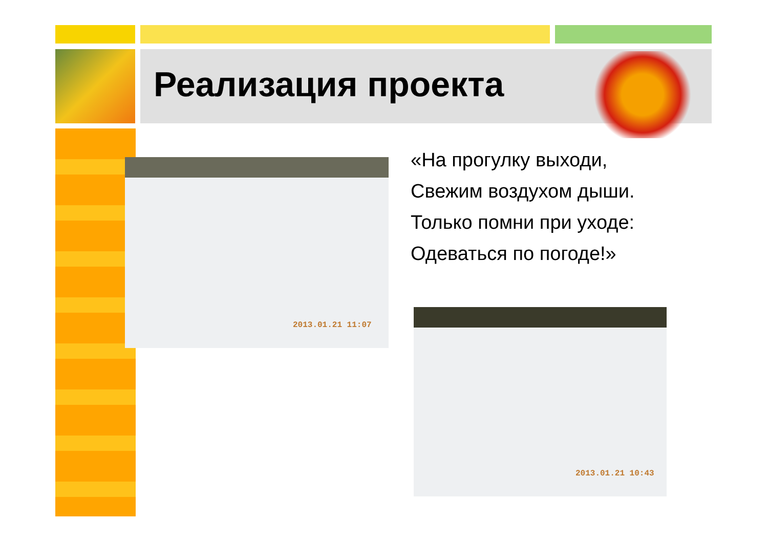Реализация проекта
2013.01.21 11:07
«На прогулку выходи,
Свежим воздухом дыши.
Только помни при уходе:
Одеваться по погоде!»
2013.01.21 10:43